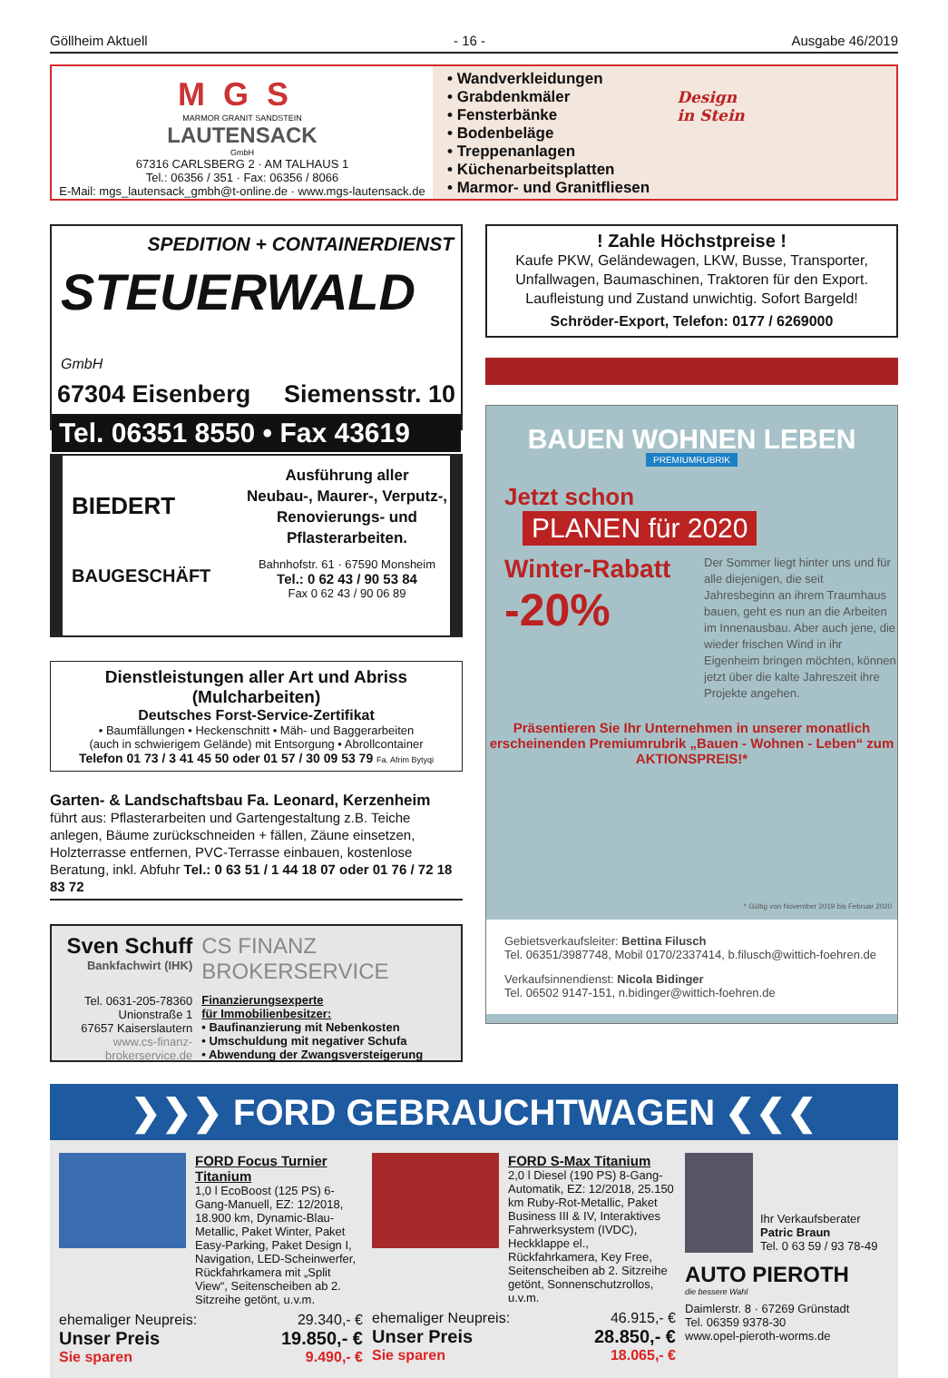Göllheim Aktuell - 16 - Ausgabe 46/2019
MGS
MARMOR GRANIT SANDSTEIN
LAUTENSACK
GmbH
67316 CARLSBERG 2 · AM TALHAUS 1
Tel.: 06356 / 351 · Fax: 06356 / 8066
E-Mail: mgs_lautensack_gmbh@t-online.de · www.mgs-lautensack.de
• Wandverkleidungen
• Grabdenkmäler
• Fensterbänke
• Bodenbeläge
• Treppenanlagen
• Küchenarbeitsplatten
• Marmor- und Granitfliesen
Design
in Stein
SPEDITION + CONTAINERDIENST
STEUERWALD GmbH
67304 Eisenberg Siemensstr. 10
Tel. 06351 8550 • Fax 43619
BIEDERT
BAUGESCHÄFT
Ausführung aller
Neubau-, Maurer-, Verputz-,
Renovierungs- und
Pflasterarbeiten.
Bahnhofstr. 61 · 67590 Monsheim
Tel.: 0 62 43 / 90 53 84
Fax 0 62 43 / 90 06 89
Dienstleistungen aller Art und Abriss (Mulcharbeiten)
Deutsches Forst-Service-Zertifikat
• Baumfällungen • Heckenschnitt • Mäh- und Baggerarbeiten
(auch in schwierigem Gelände) mit Entsorgung • Abrollcontainer
Telefon 01 73 / 3 41 45 50 oder 01 57 / 30 09 53 79 Fa. Afrim Bytyqi
Garten- & Landschaftsbau Fa. Leonard, Kerzenheim
führt aus: Pflasterarbeiten und Gartengestaltung z.B. Teiche anlegen, Bäume zurückschneiden + fällen, Zäune einsetzen, Holzterrasse entfernen, PVC-Terrasse einbauen, kostenlose Beratung, inkl. Abfuhr Tel.: 0 63 51 / 1 44 18 07 oder 01 76 / 72 18 83 72
Sven Schuff
Bankfachwirt (IHK)
Tel. 0631-205-78360
Unionstraße 1
67657 Kaiserslautern
www.cs-finanz-brokerservice.de
CS FINANZ BROKERSERVICE
Finanzierungsexperte
für Immobilienbesitzer:
• Baufinanzierung mit Nebenkosten
• Umschuldung mit negativer Schufa
• Abwendung der Zwangsversteigerung
! Zahle Höchstpreise !
Kaufe PKW, Geländewagen, LKW, Busse, Transporter, Unfallwagen, Baumaschinen, Traktoren für den Export. Laufleistung und Zustand unwichtig. Sofort Bargeld!
Schröder-Export, Telefon: 0177 / 6269000
BAUEN WOHNEN LEBEN
PREMIUMRUBRIK
Jetzt schon
PLANEN für 2020
Winter-Rabatt
-20%
Der Sommer liegt hinter uns und für alle diejenigen, die seit Jahresbeginn an ihrem Traumhaus bauen, geht es nun an die Arbeiten im Innenausbau. Aber auch jene, die wieder frischen Wind in ihr Eigenheim bringen möchten, können jetzt über die kalte Jahreszeit ihre Projekte angehen.
Präsentieren Sie Ihr Unternehmen in unserer monatlich erscheinenden Premiumrubrik „Bauen - Wohnen - Leben“ zum AKTIONSPREIS!*
* Gültig von November 2019 bis Februar 2020
Gebietsverkaufsleiter: Bettina Filusch
Tel. 06351/3987748, Mobil 0170/2337414, b.filusch@wittich-foehren.de
Verkaufsinnendienst: Nicola Bidinger
Tel. 06502 9147-151, n.bidinger@wittich-foehren.de
❯❯❯ FORD GEBRAUCHTWAGEN ❮❮❮
FORD Focus Turnier Titanium
1,0 l EcoBoost (125 PS) 6-Gang-Manuell, EZ: 12/2018, 18.900 km, Dynamic-Blau-Metallic, Paket Winter, Paket Easy-Parking, Paket Design I, Navigation, LED-Scheinwerfer, Rückfahrkamera mit „Split View“, Seitenscheiben ab 2. Sitzreihe getönt, u.v.m.
ehemaliger Neupreis: 29.340,- €
Unser Preis 19.850,- €
Sie sparen 9.490,- €
FORD S-Max Titanium
2,0 l Diesel (190 PS) 8-Gang-Automatik, EZ: 12/2018, 25.150 km Ruby-Rot-Metallic, Paket Business III & IV, Interaktives Fahrwerksystem (IVDC), Heckklappe el., Rückfahrkamera, Key Free, Seitenscheiben ab 2. Sitzreihe getönt, Sonnenschutzrollos, u.v.m.
ehemaliger Neupreis: 46.915,- €
Unser Preis 28.850,- €
Sie sparen 18.065,- €
Ihr Verkaufsberater
Patric Braun
Tel. 0 63 59 / 93 78-49
AUTO PIEROTH
die bessere Wahl
Daimlerstr. 8 · 67269 Grünstadt
Tel. 06359 9378-30
www.opel-pieroth-worms.de